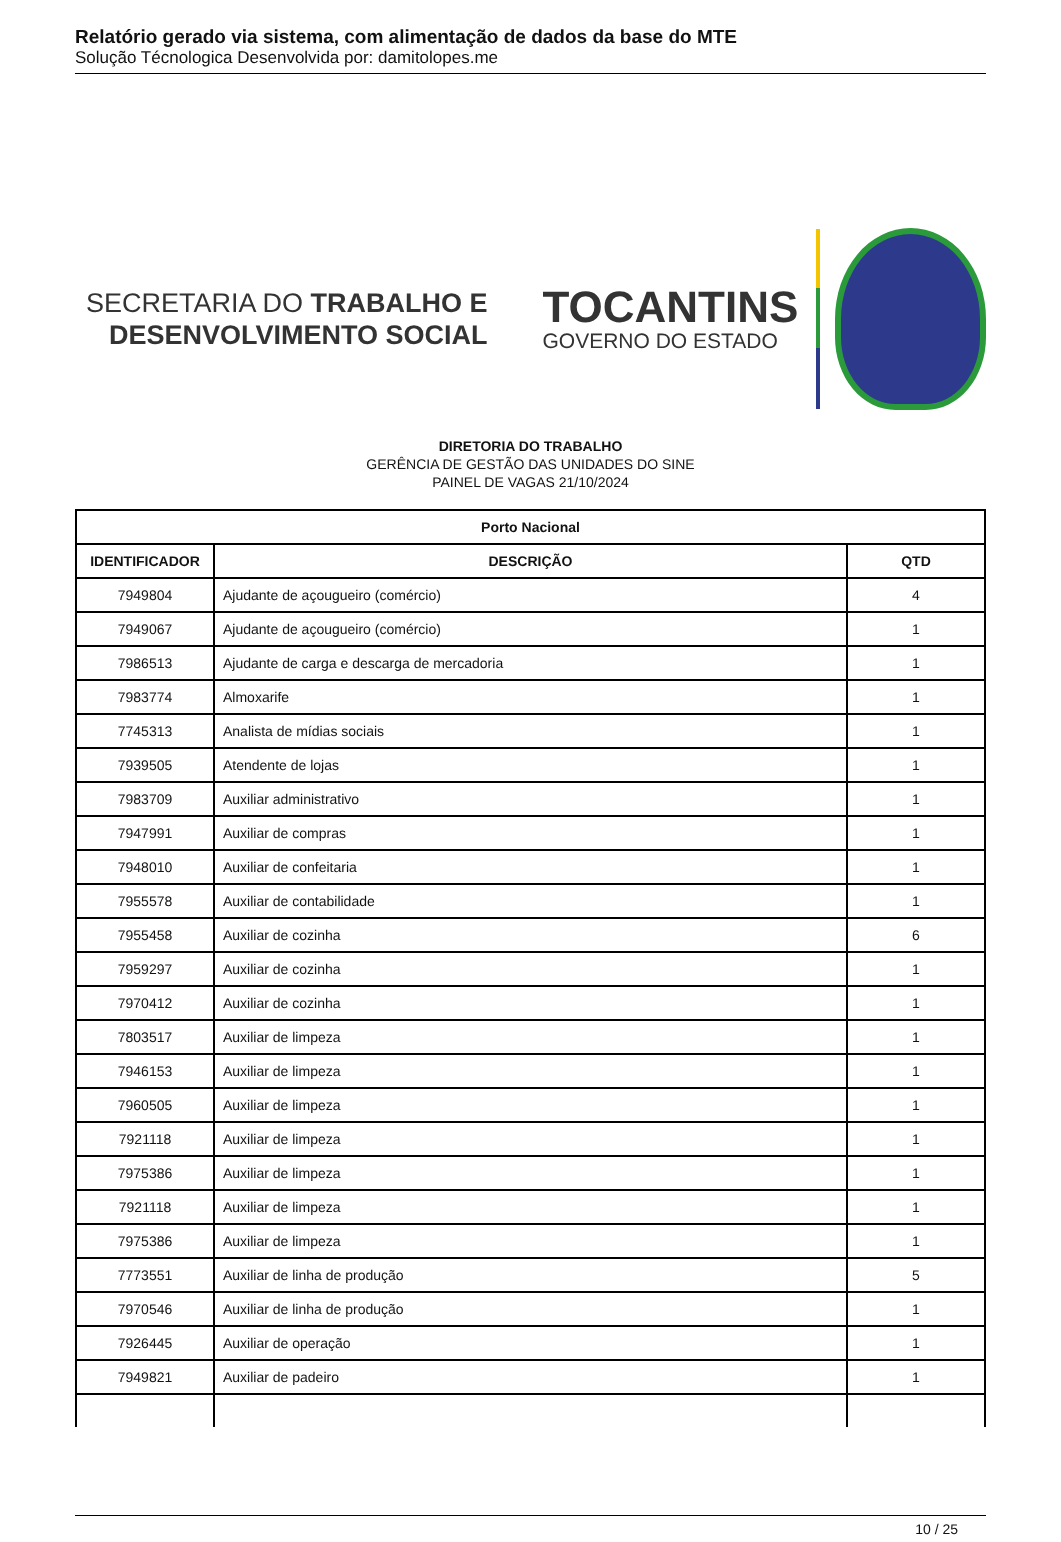Relatório gerado via sistema, com alimentação de dados da base do MTE
Solução Técnologica Desenvolvida por: damitolopes.me
SECRETARIA DO TRABALHO E
DESENVOLVIMENTO SOCIAL
TOCANTINS
GOVERNO DO ESTADO
DIRETORIA DO TRABALHO
GERÊNCIA DE GESTÃO DAS UNIDADES DO SINE
PAINEL DE VAGAS 21/10/2024
| Porto Nacional | | |
| --- | --- | --- |
| IDENTIFICADOR | DESCRIÇÃO | QTD |
| 7949804 | Ajudante de açougueiro (comércio) | 4 |
| 7949067 | Ajudante de açougueiro (comércio) | 1 |
| 7986513 | Ajudante de carga e descarga de mercadoria | 1 |
| 7983774 | Almoxarife | 1 |
| 7745313 | Analista de mídias sociais | 1 |
| 7939505 | Atendente de lojas | 1 |
| 7983709 | Auxiliar administrativo | 1 |
| 7947991 | Auxiliar de compras | 1 |
| 7948010 | Auxiliar de confeitaria | 1 |
| 7955578 | Auxiliar de contabilidade | 1 |
| 7955458 | Auxiliar de cozinha | 6 |
| 7959297 | Auxiliar de cozinha | 1 |
| 7970412 | Auxiliar de cozinha | 1 |
| 7803517 | Auxiliar de limpeza | 1 |
| 7946153 | Auxiliar de limpeza | 1 |
| 7960505 | Auxiliar de limpeza | 1 |
| 7921118 | Auxiliar de limpeza | 1 |
| 7975386 | Auxiliar de limpeza | 1 |
| 7921118 | Auxiliar de limpeza | 1 |
| 7975386 | Auxiliar de limpeza | 1 |
| 7773551 | Auxiliar de linha de produção | 5 |
| 7970546 | Auxiliar de linha de produção | 1 |
| 7926445 | Auxiliar de operação | 1 |
| 7949821 | Auxiliar de padeiro | 1 |
10 / 25